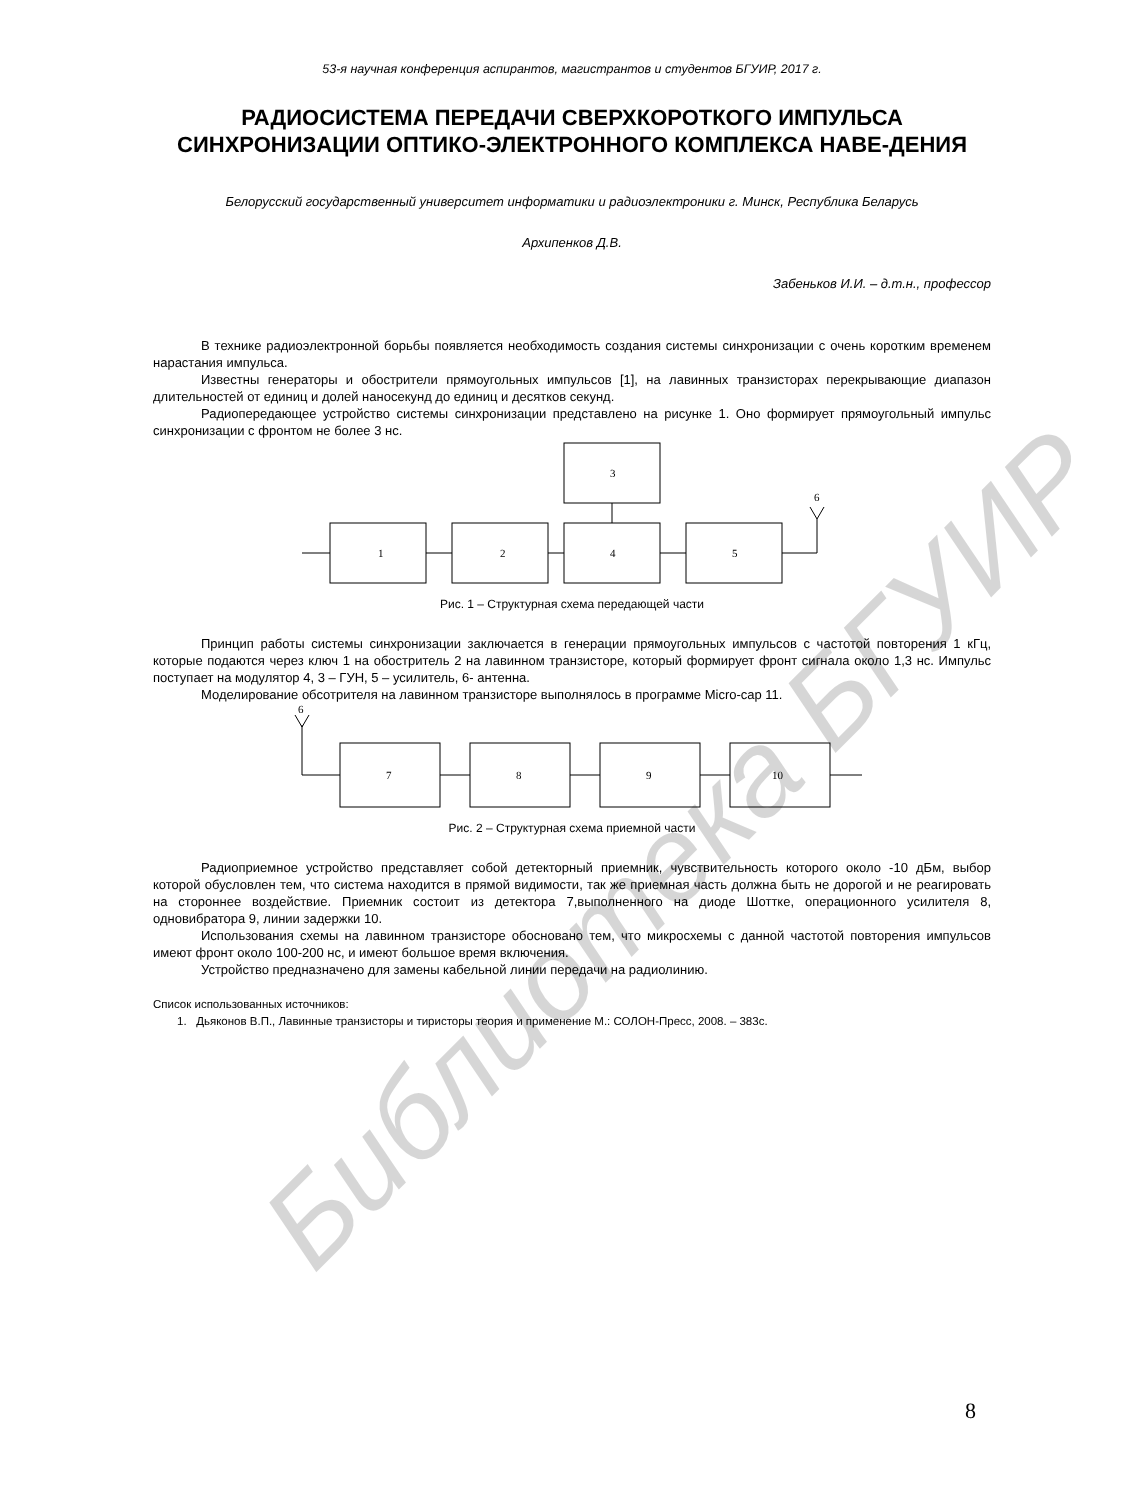Библиотека БГУИР
53-я научная конференция аспирантов, магистрантов и студентов БГУИР, 2017 г.
РАДИОСИСТЕМА ПЕРЕДАЧИ СВЕРХКОРОТКОГО ИМПУЛЬСА СИНХРОНИЗАЦИИ ОПТИКО-ЭЛЕКТРОННОГО КОМПЛЕКСА НАВЕ-ДЕНИЯ
Белорусский государственный университет информатики и радиоэлектроники г. Минск, Республика Беларусь
Архипенков Д.В.
Забеньков И.И. – д.т.н., профессор
В технике радиоэлектронной борьбы появляется необходимость создания системы синхронизации с очень коротким временем нарастания импульса.
Известны генераторы и обострители прямоугольных импульсов [1], на лавинных транзисторах перекрывающие диапазон длительностей от единиц и долей наносекунд до единиц и десятков секунд.
Радиопередающее устройство системы синхронизации представлено на рисунке 1. Оно формирует прямоугольный импульс синхронизации с фронтом не более 3 нс.
1
2
3
4
5
6
Рис. 1 – Структурная схема передающей части
Принцип работы системы синхронизации заключается в генерации прямоугольных импульсов с частотой повторения 1 кГц, которые подаются через ключ 1 на обостритель 2 на лавинном транзисторе, который формирует фронт сигнала около 1,3 нс. Импульс поступает на модулятор 4, 3 – ГУН, 5 – усилитель, 6- антенна.
Моделирование обсотрителя на лавинном транзисторе выполнялось в программе Micro-cap 11.
7
8
9
10
6
Рис. 2 – Структурная схема приемной части
Радиоприемное устройство представляет собой детекторный приемник, чувствительность которого около -10 дБм, выбор которой обусловлен тем, что система находится в прямой видимости, так же приемная часть должна быть не дорогой и не реагировать на стороннее воздействие. Приемник состоит из детектора 7,выполненного на диоде Шоттке, операционного усилителя 8, одновибратора 9, линии задержки 10.
Использования схемы на лавинном транзисторе обосновано тем, что микросхемы с данной частотой повторения импульсов имеют фронт около 100-200 нс, и имеют большое время включения.
Устройство предназначено для замены кабельной линии передачи на радиолинию.
Список использованных источников:
1. Дьяконов В.П., Лавинные транзисторы и тиристоры теория и применение М.: СОЛОН-Пресс, 2008. – 383с.
8